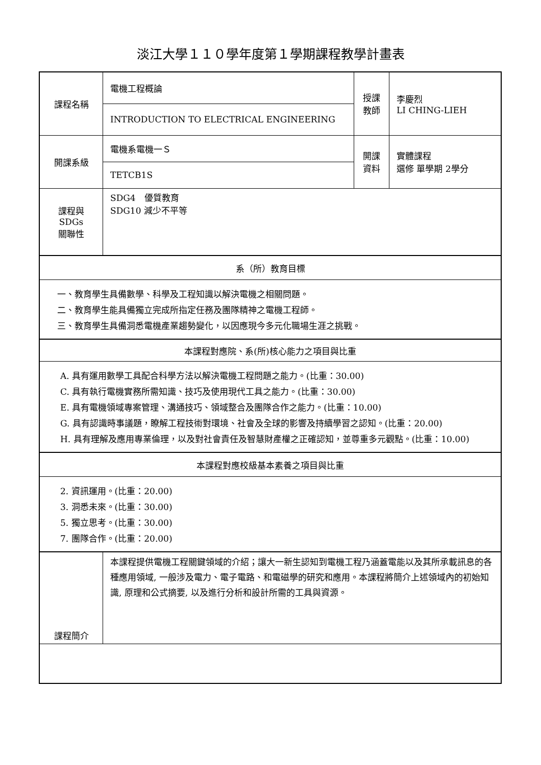淡江大學１１０學年度第１學期課程教學計畫表
| 課程名稱 | 電機工程概論 | 授課 教師 | 李慶烈 LI CHING-LIEH |
| | INTRODUCTION TO ELECTRICAL ENGINEERING | | |
| 開課系級 | 電機系電機一Ｓ | 開課 資料 | 實體課程 選修 單學期 2學分 |
| | TETCB1S | | |
| 課程與SDGs 關聯性 | SDG4 優質教育 SDG10 減少不平等 | | |
| 系（所）教育目標 | | | |
| 一、教育學生具備數學、科學及工程知識以解決電機之相關問題。 二、教育學生能具備獨立完成所指定任務及團隊精神之電機工程師。 三、教育學生具備洞悉電機產業趨勢變化，以因應現今多元化職場生涯之挑戰。 | | | |
| 本課程對應院、系(所)核心能力之項目與比重 | | | |
| A. 具有運用數學工具配合科學方法以解決電機工程問題之能力。(比重：30.00) C. 具有執行電機實務所需知識、技巧及使用現代工具之能力。(比重：30.00) E. 具有電機領域專案管理、溝通技巧、領域整合及團隊合作之能力。(比重：10.00) G. 具有認識時事議題，瞭解工程技術對環境、社會及全球的影響及持續學習之認知。(比重：20.00) H. 具有理解及應用專業倫理，以及對社會責任及智慧財產權之正確認知，並尊重多元觀點。(比重：10.00) | | | |
| 本課程對應校級基本素養之項目與比重 | | | |
| 2. 資訊運用。(比重：20.00) 3. 洞悉未來。(比重：30.00) 5. 獨立思考。(比重：30.00) 7. 團隊合作。(比重：20.00) | | | |
| 課程簡介 | 本課程提供電機工程關鍵領域的介紹；讓大一新生認知到電機工程乃涵蓋電能以及其所承載訊息的各種應用領域, 一般涉及電力、電子電路、和電磁學的研究和應用。本課程將簡介上述領域內的初始知識, 原理和公式摘要, 以及進行分析和設計所需的工具與資源。 | | |